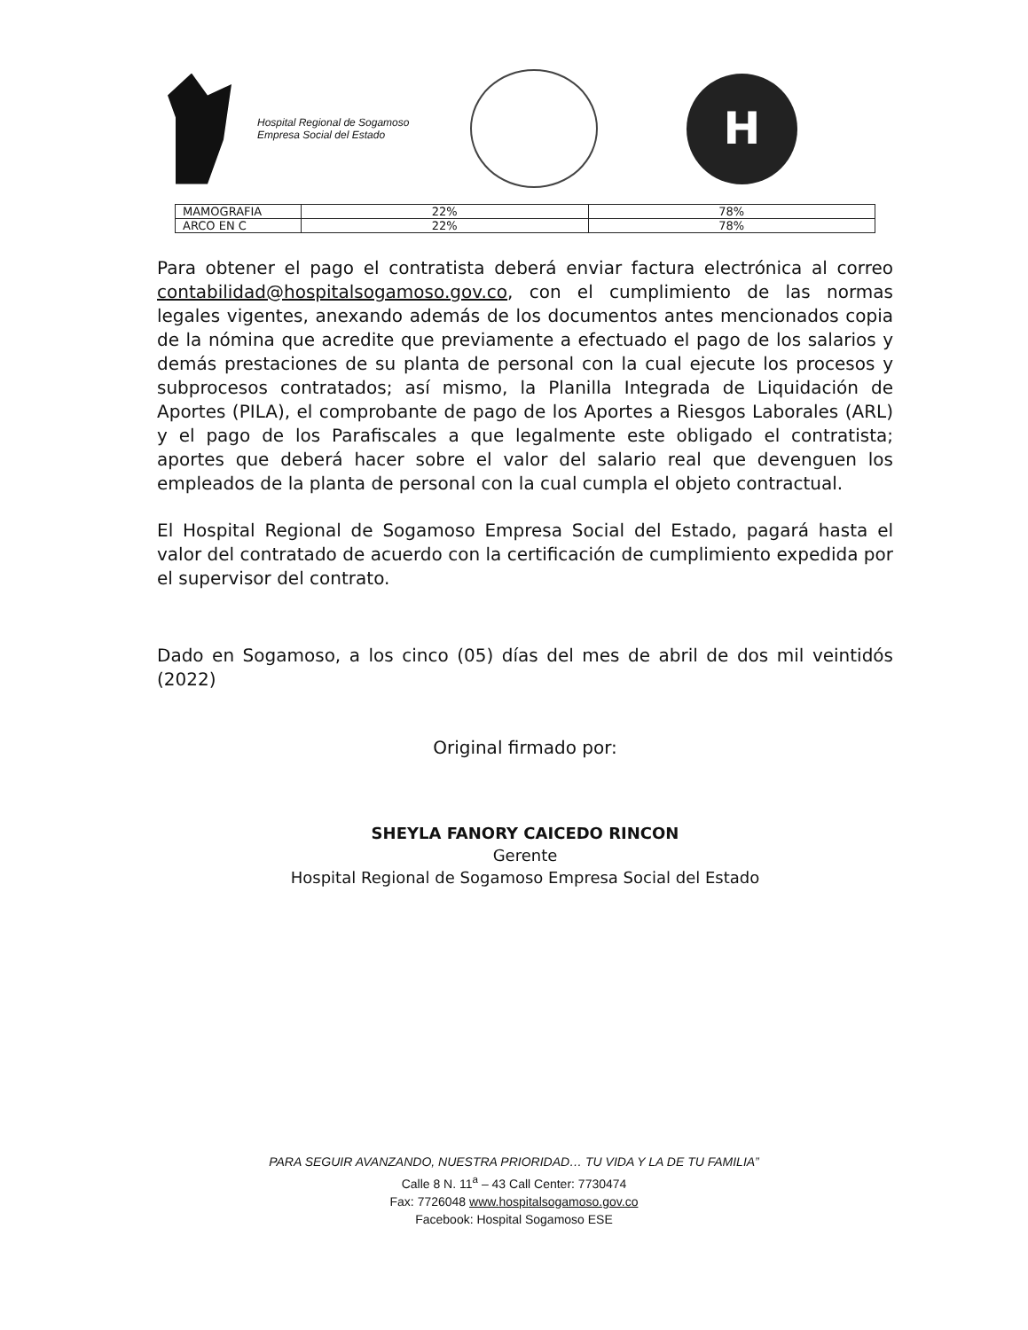Hospital Regional de Sogamoso
Empresa Social del Estado
H
| MAMOGRAFIA | 22% | 78% |
| ARCO EN C | 22% | 78% |
Para obtener el pago el contratista deberá enviar factura electrónica al correo contabilidad@hospitalsogamoso.gov.co, con el cumplimiento de las normas legales vigentes, anexando además de los documentos antes mencionados copia de la nómina que acredite que previamente a efectuado el pago de los salarios y demás prestaciones de su planta de personal con la cual ejecute los procesos y subprocesos contratados; así mismo, la Planilla Integrada de Liquidación de Aportes (PILA), el comprobante de pago de los Aportes a Riesgos Laborales (ARL) y el pago de los Parafiscales a que legalmente este obligado el contratista; aportes que deberá hacer sobre el valor del salario real que devenguen los empleados de la planta de personal con la cual cumpla el objeto contractual.
El Hospital Regional de Sogamoso Empresa Social del Estado, pagará hasta el valor del contratado de acuerdo con la certificación de cumplimiento expedida por el supervisor del contrato.
Dado en Sogamoso, a los cinco (05) días del mes de abril de dos mil veintidós (2022)
Original firmado por:
SHEYLA FANORY CAICEDO RINCON
Gerente
Hospital Regional de Sogamoso Empresa Social del Estado
PARA SEGUIR AVANZANDO, NUESTRA PRIORIDAD… TU VIDA Y LA DE TU FAMILIA”
Calle 8 N. 11<sup>a</sup> – 43 Call Center: 7730474
Fax: 7726048 www.hospitalsogamoso.gov.co
Facebook: Hospital Sogamoso ESE